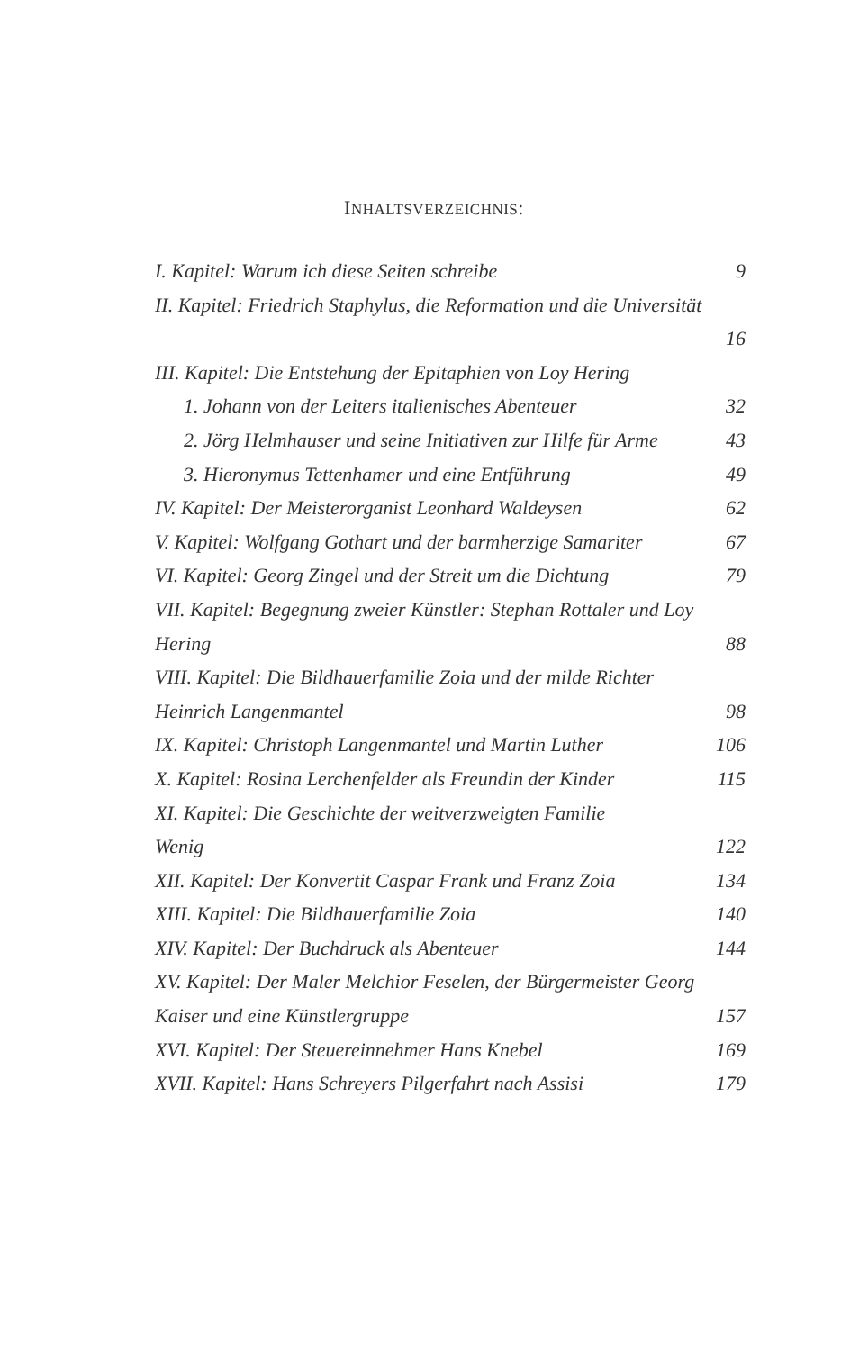INHALTSVERZEICHNIS:
I. Kapitel: Warum ich diese Seiten schreibe 9
II. Kapitel: Friedrich Staphylus, die Reformation und die Universität
16
III. Kapitel: Die Entstehung der Epitaphien von Loy Hering
1. Johann von der Leiters italienisches Abenteuer 32
2. Jörg Helmhauser und seine Initiativen zur Hilfe für Arme 43
3. Hieronymus Tettenhamer und eine Entführung 49
IV. Kapitel: Der Meisterorganist Leonhard Waldeysen 62
V. Kapitel: Wolfgang Gothart und der barmherzige Samariter 67
VI. Kapitel: Georg Zingel und der Streit um die Dichtung 79
VII. Kapitel: Begegnung zweier Künstler: Stephan Rottaler und Loy
Hering 88
VIII. Kapitel: Die Bildhauerfamilie Zoia und der milde Richter
Heinrich Langenmantel 98
IX. Kapitel: Christoph Langenmantel und Martin Luther 106
X. Kapitel: Rosina Lerchenfelder als Freundin der Kinder 115
XI. Kapitel: Die Geschichte der weitverzweigten Familie
Wenig 122
XII. Kapitel: Der Konvertit Caspar Frank und Franz Zoia 134
XIII. Kapitel: Die Bildhauerfamilie Zoia 140
XIV. Kapitel: Der Buchdruck als Abenteuer 144
XV. Kapitel: Der Maler Melchior Feselen, der Bürgermeister Georg
Kaiser und eine Künstlergruppe 157
XVI. Kapitel: Der Steuereinnehmer Hans Knebel 169
XVII. Kapitel: Hans Schreyers Pilgerfahrt nach Assisi 179